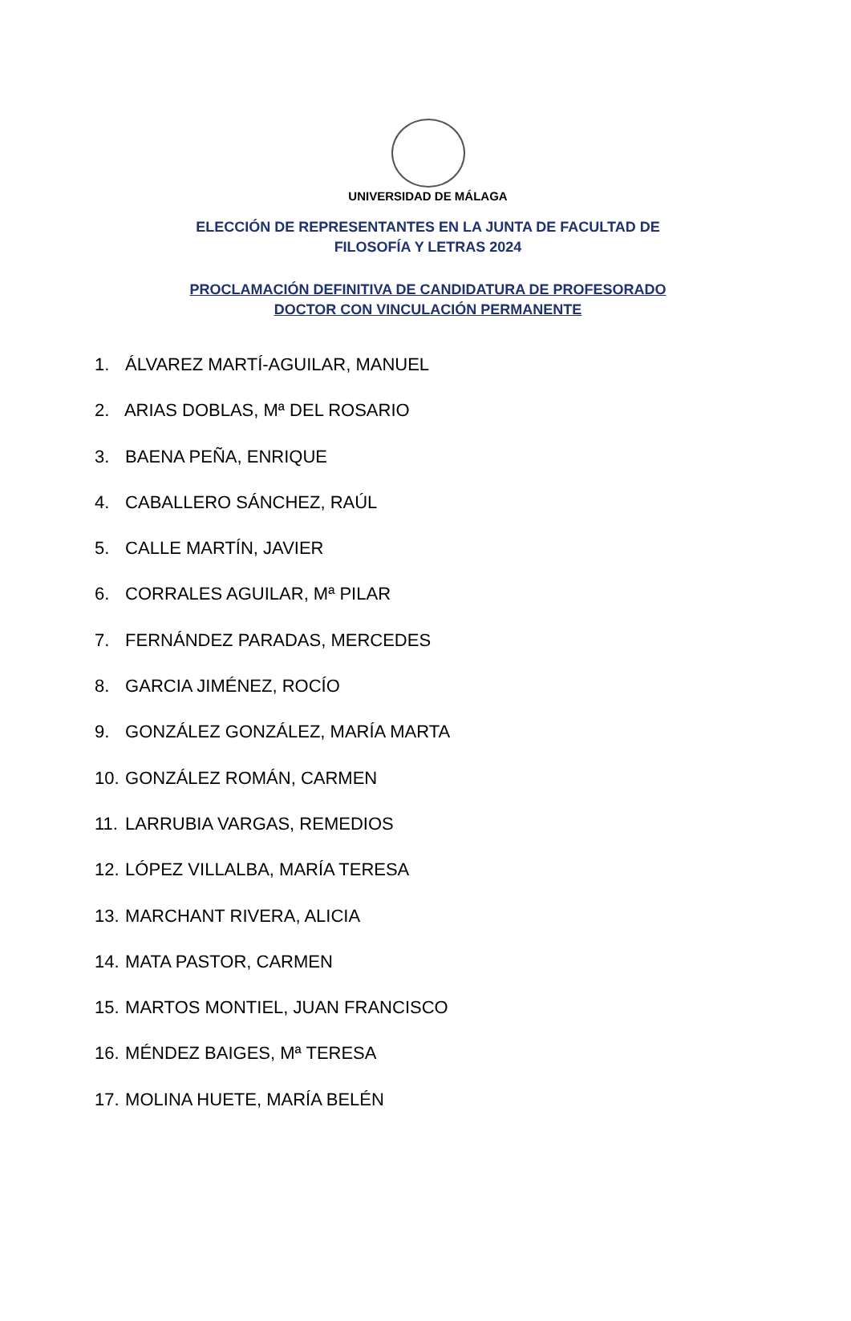UNIVERSIDAD DE MÁLAGA
ELECCIÓN DE REPRESENTANTES EN LA JUNTA DE FACULTAD DE
FILOSOFÍA Y LETRAS 2024
PROCLAMACIÓN DEFINITIVA DE CANDIDATURA DE PROFESORADO
DOCTOR CON VINCULACIÓN PERMANENTE
1. ÁLVAREZ MARTÍ-AGUILAR, MANUEL
2. ARIAS DOBLAS, Mª DEL ROSARIO
3. BAENA PEÑA, ENRIQUE
4. CABALLERO SÁNCHEZ, RAÚL
5. CALLE MARTÍN, JAVIER
6. CORRALES AGUILAR, Mª PILAR
7. FERNÁNDEZ PARADAS, MERCEDES
8. GARCIA JIMÉNEZ, ROCÍO
9. GONZÁLEZ GONZÁLEZ, MARÍA MARTA
10. GONZÁLEZ ROMÁN, CARMEN
11. LARRUBIA VARGAS, REMEDIOS
12. LÓPEZ VILLALBA, MARÍA TERESA
13. MARCHANT RIVERA, ALICIA
14. MATA PASTOR, CARMEN
15. MARTOS MONTIEL, JUAN FRANCISCO
16. MÉNDEZ BAIGES, Mª TERESA
17. MOLINA HUETE, MARÍA BELÉN